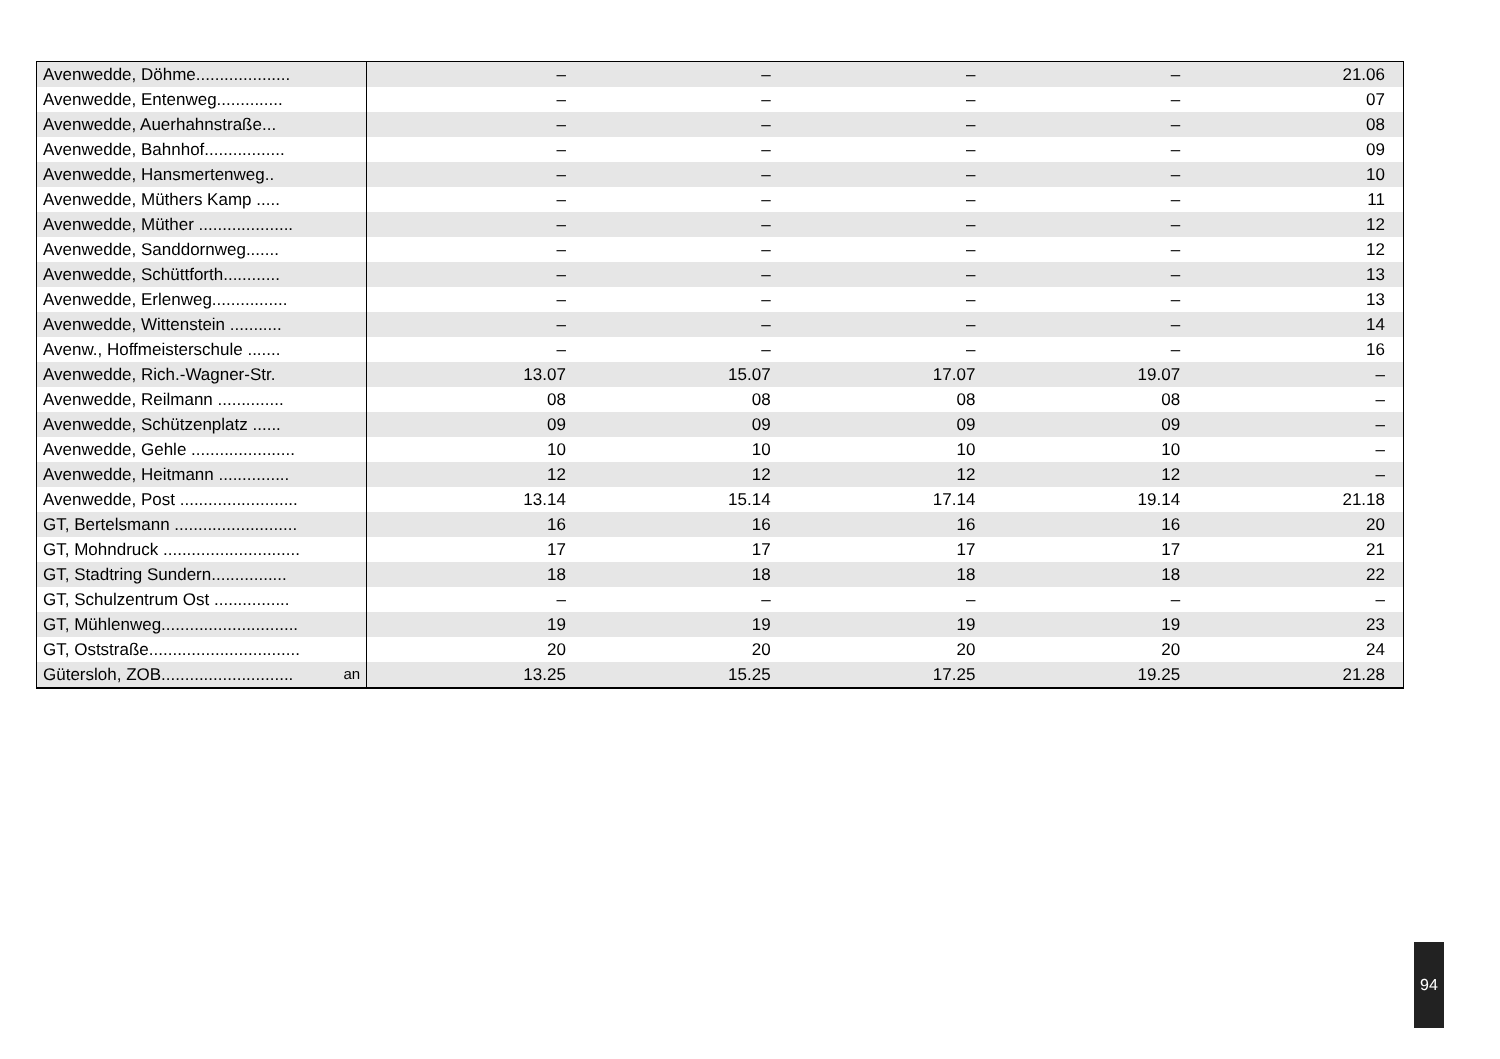| Avenwedde, Döhme.................... | – | – | – | – | 21.06 | |
| Avenwedde, Entenweg.............. | – | – | – | – | 07 | |
| Avenwedde, Auerhahnstraße... | – | – | – | – | 08 | |
| Avenwedde, Bahnhof................. | – | – | – | – | 09 | |
| Avenwedde, Hansmertenweg.. | – | – | – | – | 10 | |
| Avenwedde, Müthers Kamp ..... | – | – | – | – | 11 | |
| Avenwedde, Müther .................... | – | – | – | – | 12 | |
| Avenwedde, Sanddornweg....... | – | – | – | – | 12 | |
| Avenwedde, Schüttforth............ | – | – | – | – | 13 | |
| Avenwedde, Erlenweg................ | – | – | – | – | 13 | |
| Avenwedde, Wittenstein ........... | – | – | – | – | 14 | |
| Avenw., Hoffmeisterschule ....... | – | – | – | – | 16 | |
| Avenwedde, Rich.-Wagner-Str. | 13.07 | 15.07 | 17.07 | 19.07 | – | |
| Avenwedde, Reilmann .............. | 08 | 08 | 08 | 08 | – | |
| Avenwedde, Schützenplatz ...... | 09 | 09 | 09 | 09 | – | |
| Avenwedde, Gehle ...................... | 10 | 10 | 10 | 10 | – | |
| Avenwedde, Heitmann ............... | 12 | 12 | 12 | 12 | – | |
| Avenwedde, Post ......................... | 13.14 | 15.14 | 17.14 | 19.14 | 21.18 | |
| GT, Bertelsmann .......................... | 16 | 16 | 16 | 16 | 20 | |
| GT, Mohndruck ............................. | 17 | 17 | 17 | 17 | 21 | |
| GT, Stadtring Sundern................ | 18 | 18 | 18 | 18 | 22 | |
| GT, Schulzentrum Ost ................ | – | – | – | – | – | |
| GT, Mühlenweg............................. | 19 | 19 | 19 | 19 | 23 | |
| GT, Oststraße................................ | 20 | 20 | 20 | 20 | 24 | |
| Gütersloh, ZOB............................ an | 13.25 | 15.25 | 17.25 | 19.25 | 21.28 | |
94